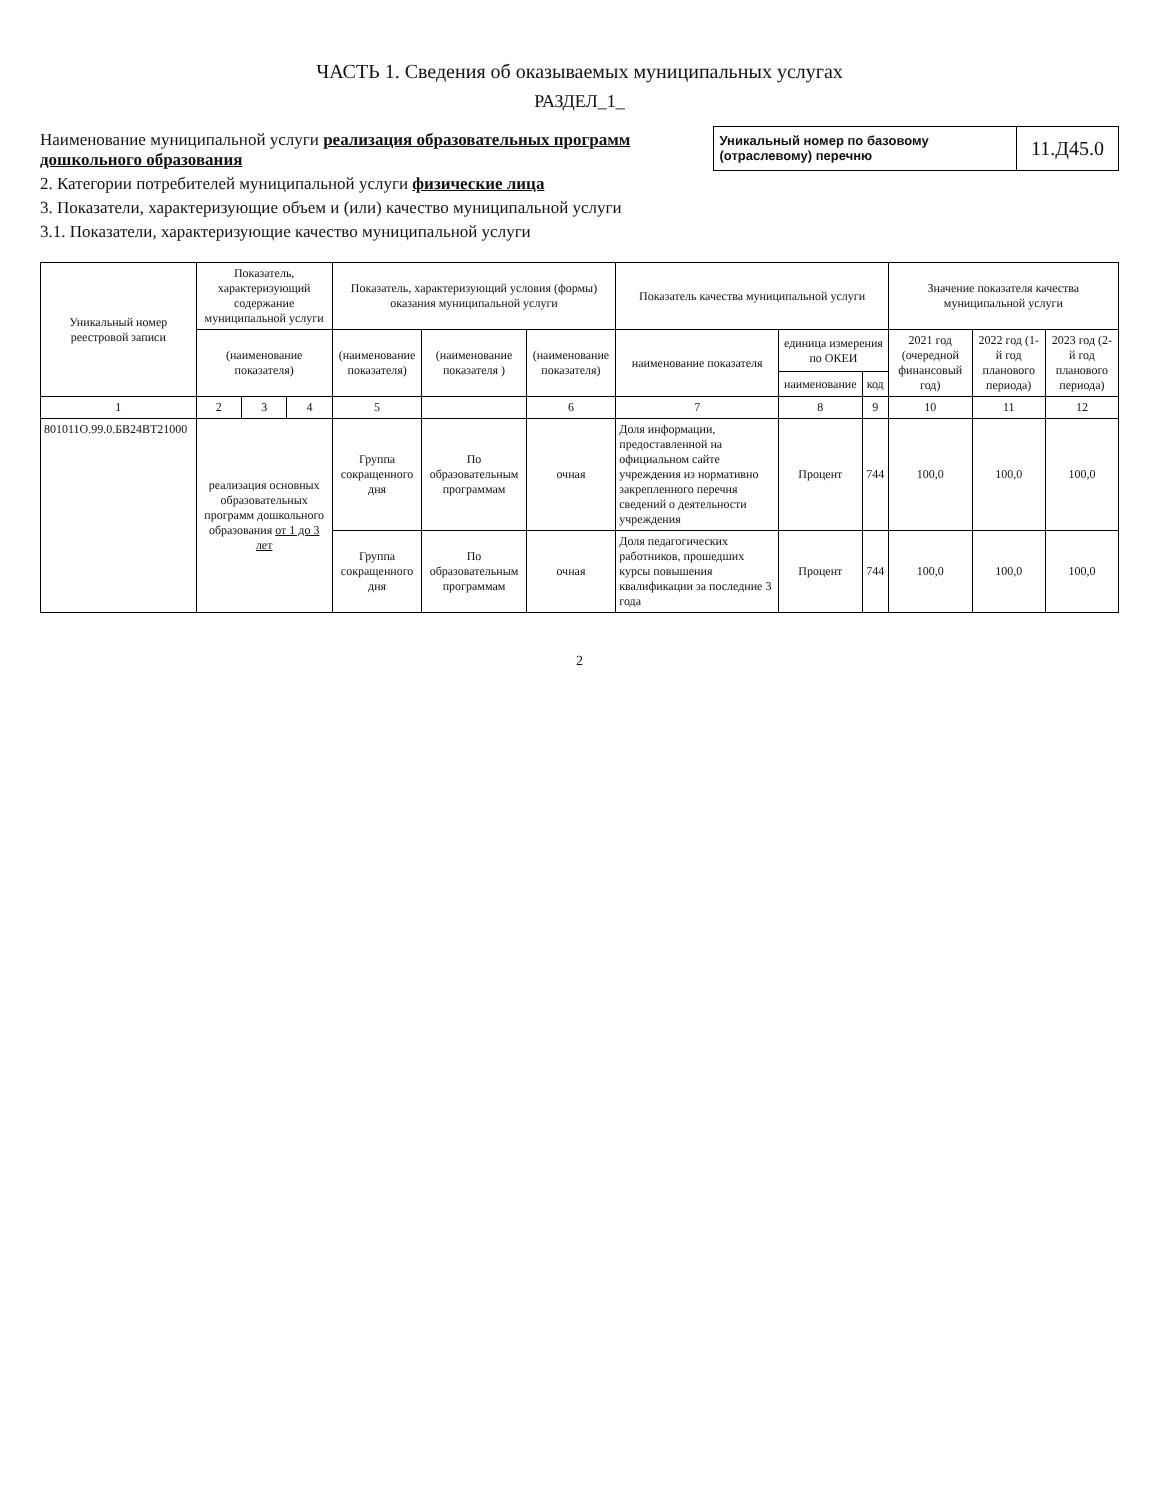ЧАСТЬ 1. Сведения об оказываемых муниципальных услугах
РАЗДЕЛ_1_
Наименование муниципальной услуги реализация образовательных программ дошкольного образования
2. Категории потребителей муниципальной услуги физические лица
3. Показатели, характеризующие объем и (или) качество муниципальной услуги
3.1. Показатели, характеризующие качество муниципальной услуги
Уникальный номер по базовому (отраслевому) перечню
11.Д45.0
| Уникальный номер реестровой записи | Показатель, характеризующий содержание муниципальной услуги | | | Показатель, характеризующий условия (формы) оказания муниципальной услуги | | | Показатель качества муниципальной услуги | | | Значение показателя качества муниципальной услуги | | |
| --- | --- | --- | --- | --- | --- | --- | --- | --- | --- | --- | --- | --- |
| | (наименование показателя) | | | (наименование показателя) | (наименование показателя ) | (наименование показателя) | наименование показателя | единица измерения по ОКЕИ | | 2021 год (очередной финансовый год) | 2022 год (1-й год планового периода) | 2023 год (2-й год планового периода) |
| | | | | | | | | наименование | код | | | |
| 1 | 2 | 3 | 4 | 5 | | 6 | 7 | 8 | 9 | 10 | 11 | 12 |
| 801011О.99.0.БВ24ВТ21000 | реализация основных образовательных программ дошкольного образования от 1 до 3 лет | | | Группа сокращенного дня | По образовательным программам | очная | Доля информации, предоставленной на официальном сайте учреждения из нормативно закрепленного перечня сведений о деятельности учреждения | Процент | 744 | 100,0 | 100,0 | 100,0 |
| | | | | Группа сокращенного дня | По образовательным программам | очная | Доля педагогических работников, прошедших курсы повышения квалификации за последние 3 года | Процент | 744 | 100,0 | 100,0 | 100,0 |
2